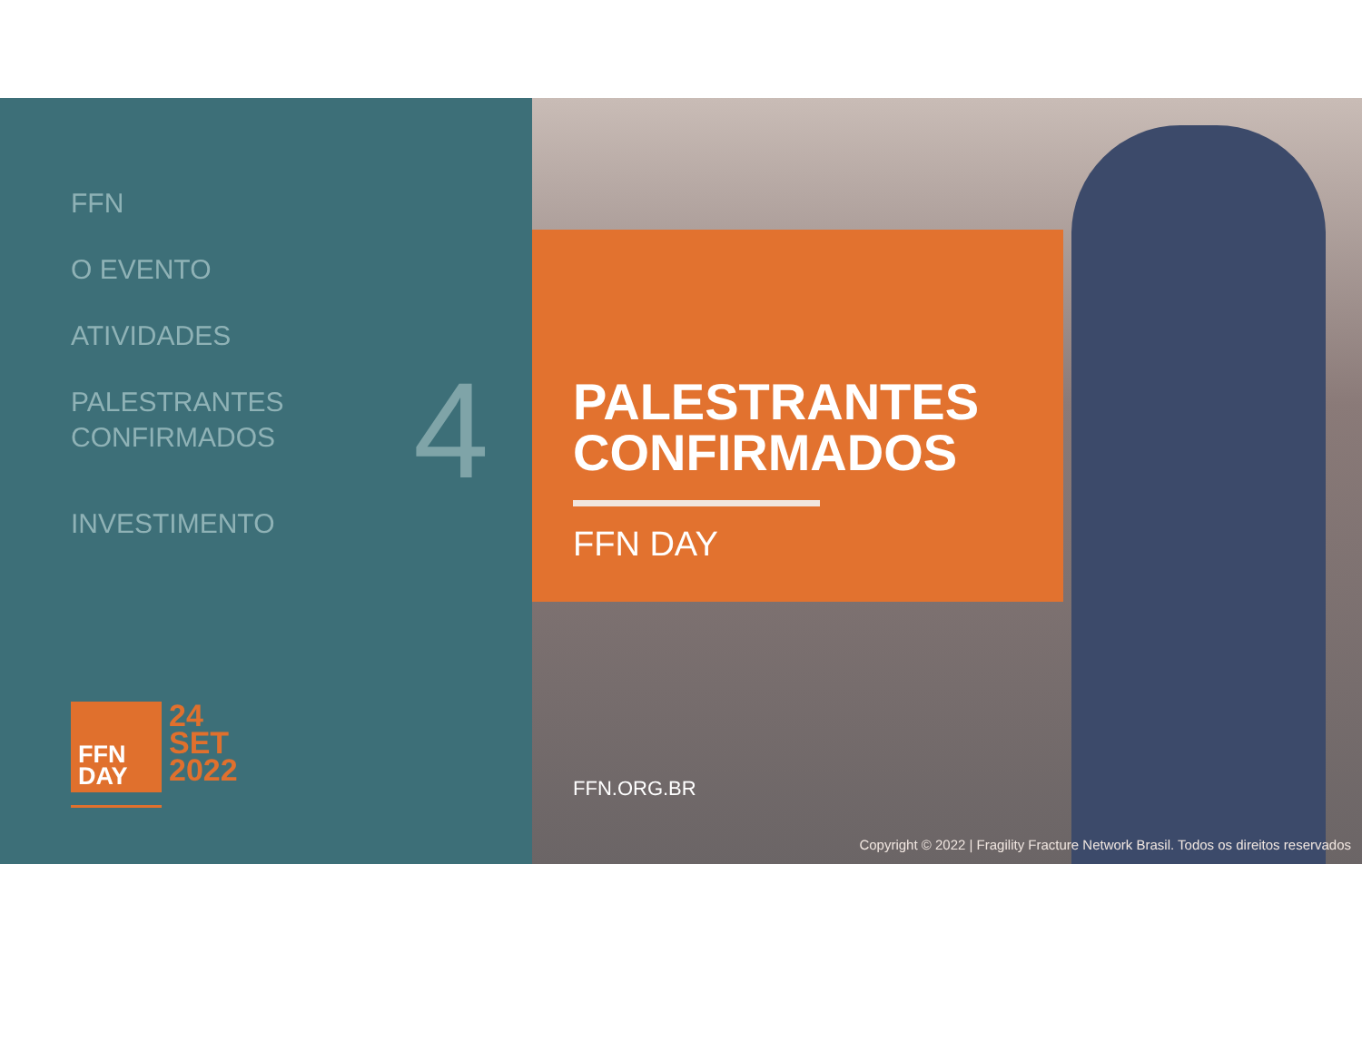FFN
O EVENTO
ATIVIDADES
PALESTRANTES
CONFIRMADOS
INVESTIMENTO
4
FFN
DAY
24
SET
2022
PALESTRANTES
CONFIRMADOS
FFN DAY
FFN.ORG.BR
Copyright © 2022 | Fragility Fracture Network Brasil. Todos os direitos reservados